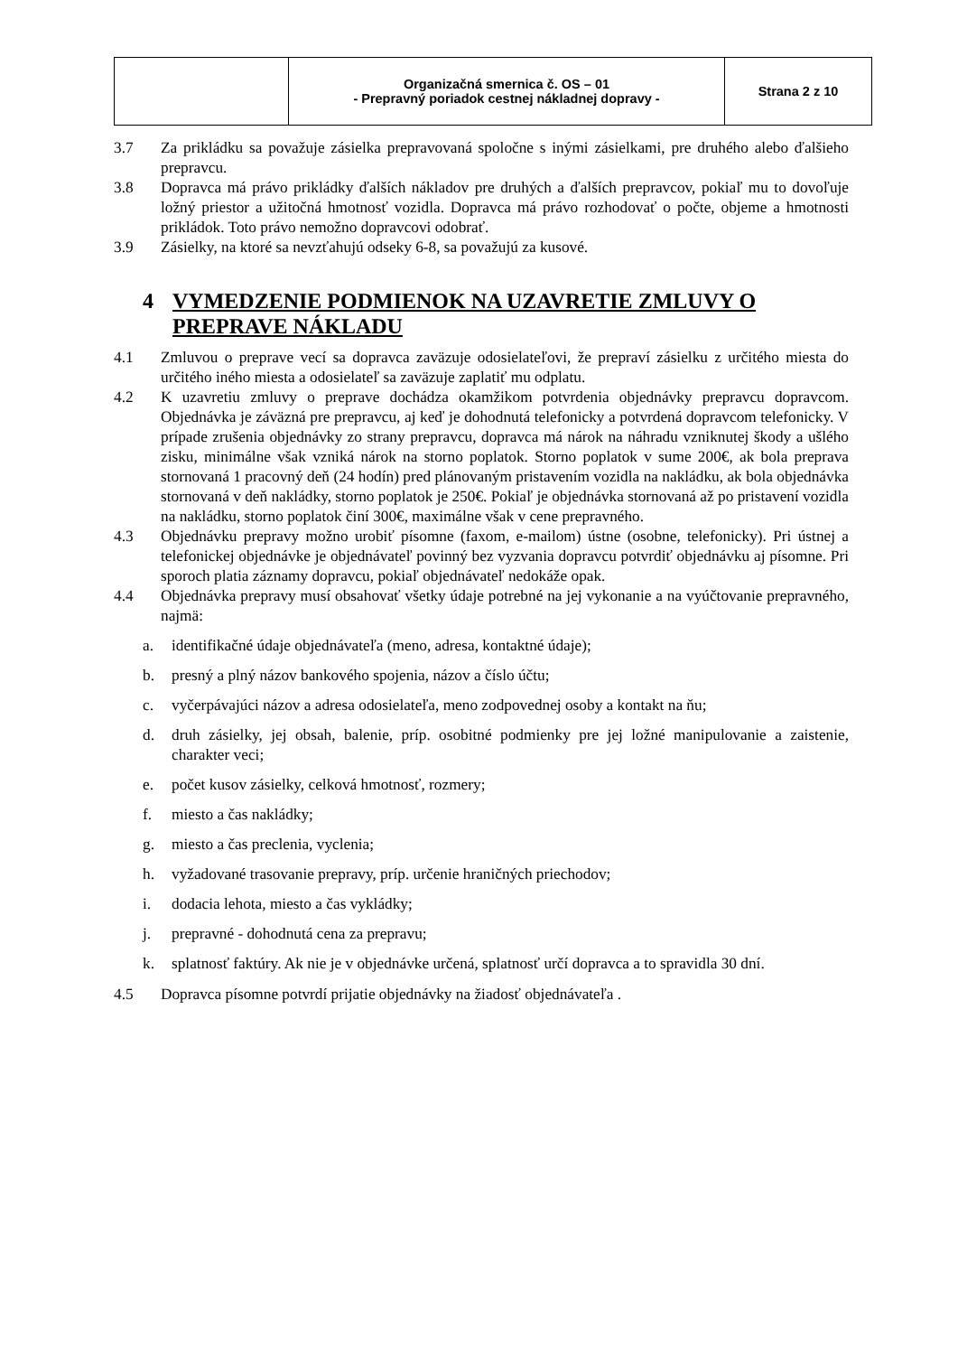| | Organizačná smernica č. OS – 01 - Prepravný poriadok cestnej nákladnej dopravy - | Strana 2 z 10 |
3.7 Za prikládku sa považuje zásielka prepravovaná spoločne s inými zásielkami, pre druhého alebo ďalšieho prepravcu.
3.8 Dopravca má právo prikládky ďalších nákladov pre druhých a ďalších prepravcov, pokiaľ mu to dovoľuje ložný priestor a užitočná hmotnosť vozidla. Dopravca má právo rozhodovať o počte, objeme a hmotnosti prikládok. Toto právo nemožno dopravcovi odobrať.
3.9 Zásielky, na ktoré sa nevzťahujú odseky 6-8, sa považujú za kusové.
4 VYMEDZENIE PODMIENOK NA UZAVRETIE ZMLUVY O PREPRAVE NÁKLADU
4.1 Zmluvou o preprave vecí sa dopravca zaväzuje odosielateľovi, že prepraví zásielku z určitého miesta do určitého iného miesta a odosielateľ sa zaväzuje zaplatiť mu odplatu.
4.2 K uzavretiu zmluvy o preprave dochádza okamžikom potvrdenia objednávky prepravcu dopravcom. Objednávka je záväzná pre prepravcu, aj keď je dohodnutá telefonicky a potvrdená dopravcom telefonicky. V prípade zrušenia objednávky zo strany prepravcu, dopravca má nárok na náhradu vzniknutej škody a ušlého zisku, minimálne však vzniká nárok na storno poplatok. Storno poplatok v sume 200€, ak bola preprava stornovaná 1 pracovný deň (24 hodín) pred plánovaným pristavením vozidla na nakládku, ak bola objednávka stornovaná v deň nakládky, storno poplatok je 250€. Pokiaľ je objednávka stornovaná až po pristavení vozidla na nakládku, storno poplatok činí 300€, maximálne však v cene prepravného.
4.3 Objednávku prepravy možno urobiť písomne (faxom, e-mailom) ústne (osobne, telefonicky). Pri ústnej a telefonickej objednávke je objednávateľ povinný bez vyzvania dopravcu potvrdiť objednávku aj písomne. Pri sporoch platia záznamy dopravcu, pokiaľ objednávateľ nedokáže opak.
4.4 Objednávka prepravy musí obsahovať všetky údaje potrebné na jej vykonanie a na vyúčtovanie prepravného, najmä:
a. identifikačné údaje objednávateľa (meno, adresa, kontaktné údaje);
b. presný a plný názov bankového spojenia, názov a číslo účtu;
c. vyčerpávajúci názov a adresa odosielateľa, meno zodpovednej osoby a kontakt na ňu;
d. druh zásielky, jej obsah, balenie, príp. osobitné podmienky pre jej ložné manipulovanie a zaistenie, charakter veci;
e. počet kusov zásielky, celková hmotnosť, rozmery;
f. miesto a čas nakládky;
g. miesto a čas preclenia, vyclenia;
h. vyžadované trasovanie prepravy, príp. určenie hraničných priechodov;
i. dodacia lehota, miesto a čas vykládky;
j. prepravné - dohodnutá cena za prepravu;
k. splatnosť faktúry. Ak nie je v objednávke určená, splatnosť určí dopravca a to spravidla 30 dní.
4.5 Dopravca písomne potvrdí prijatie objednávky na žiadosť objednávateľa .